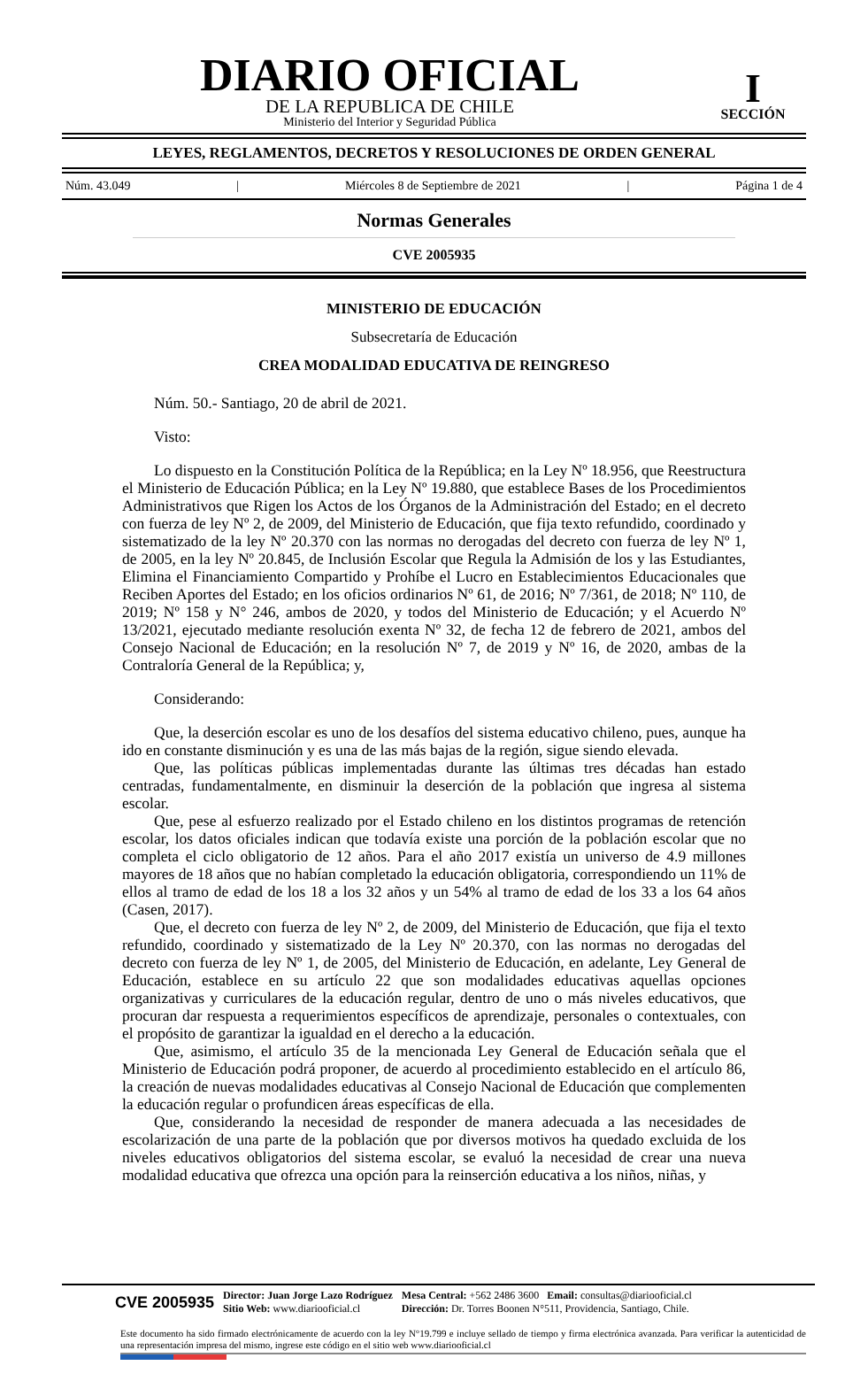DIARIO OFICIAL
DE LA REPUBLICA DE CHILE
Ministerio del Interior y Seguridad Pública
I
SECCIÓN
LEYES, REGLAMENTOS, DECRETOS Y RESOLUCIONES DE ORDEN GENERAL
Núm. 43.049 | Miércoles 8 de Septiembre de 2021 | Página 1 de 4
Normas Generales
CVE 2005935
MINISTERIO DE EDUCACIÓN
Subsecretaría de Educación
CREA MODALIDAD EDUCATIVA DE REINGRESO
Núm. 50.- Santiago, 20 de abril de 2021.
Visto:
Lo dispuesto en la Constitución Política de la República; en la Ley Nº 18.956, que Reestructura el Ministerio de Educación Pública; en la Ley Nº 19.880, que establece Bases de los Procedimientos Administrativos que Rigen los Actos de los Órganos de la Administración del Estado; en el decreto con fuerza de ley Nº 2, de 2009, del Ministerio de Educación, que fija texto refundido, coordinado y sistematizado de la ley Nº 20.370 con las normas no derogadas del decreto con fuerza de ley Nº 1, de 2005, en la ley Nº 20.845, de Inclusión Escolar que Regula la Admisión de los y las Estudiantes, Elimina el Financiamiento Compartido y Prohíbe el Lucro en Establecimientos Educacionales que Reciben Aportes del Estado; en los oficios ordinarios Nº 61, de 2016; Nº 7/361, de 2018; Nº 110, de 2019; Nº 158 y N° 246, ambos de 2020, y todos del Ministerio de Educación; y el Acuerdo Nº 13/2021, ejecutado mediante resolución exenta Nº 32, de fecha 12 de febrero de 2021, ambos del Consejo Nacional de Educación; en la resolución Nº 7, de 2019 y Nº 16, de 2020, ambas de la Contraloría General de la República; y,
Considerando:
Que, la deserción escolar es uno de los desafíos del sistema educativo chileno, pues, aunque ha ido en constante disminución y es una de las más bajas de la región, sigue siendo elevada.
Que, las políticas públicas implementadas durante las últimas tres décadas han estado centradas, fundamentalmente, en disminuir la deserción de la población que ingresa al sistema escolar.
Que, pese al esfuerzo realizado por el Estado chileno en los distintos programas de retención escolar, los datos oficiales indican que todavía existe una porción de la población escolar que no completa el ciclo obligatorio de 12 años. Para el año 2017 existía un universo de 4.9 millones mayores de 18 años que no habían completado la educación obligatoria, correspondiendo un 11% de ellos al tramo de edad de los 18 a los 32 años y un 54% al tramo de edad de los 33 a los 64 años (Casen, 2017).
Que, el decreto con fuerza de ley Nº 2, de 2009, del Ministerio de Educación, que fija el texto refundido, coordinado y sistematizado de la Ley Nº 20.370, con las normas no derogadas del decreto con fuerza de ley Nº 1, de 2005, del Ministerio de Educación, en adelante, Ley General de Educación, establece en su artículo 22 que son modalidades educativas aquellas opciones organizativas y curriculares de la educación regular, dentro de uno o más niveles educativos, que procuran dar respuesta a requerimientos específicos de aprendizaje, personales o contextuales, con el propósito de garantizar la igualdad en el derecho a la educación.
Que, asimismo, el artículo 35 de la mencionada Ley General de Educación señala que el Ministerio de Educación podrá proponer, de acuerdo al procedimiento establecido en el artículo 86, la creación de nuevas modalidades educativas al Consejo Nacional de Educación que complementen la educación regular o profundicen áreas específicas de ella.
Que, considerando la necesidad de responder de manera adecuada a las necesidades de escolarización de una parte de la población que por diversos motivos ha quedado excluida de los niveles educativos obligatorios del sistema escolar, se evaluó la necesidad de crear una nueva modalidad educativa que ofrezca una opción para la reinserción educativa a los niños, niñas, y
CVE 2005935 Director: Juan Jorge Lazo Rodríguez
Sitio Web: www.diariooficial.cl Mesa Central: +562 2486 3600 Email: consultas@diariooficial.cl
Dirección: Dr. Torres Boonen N°511, Providencia, Santiago, Chile.
Este documento ha sido firmado electrónicamente de acuerdo con la ley N°19.799 e incluye sellado de tiempo y firma electrónica avanzada. Para verificar la autenticidad de una representación impresa del mismo, ingrese este código en el sitio web www.diariooficial.cl